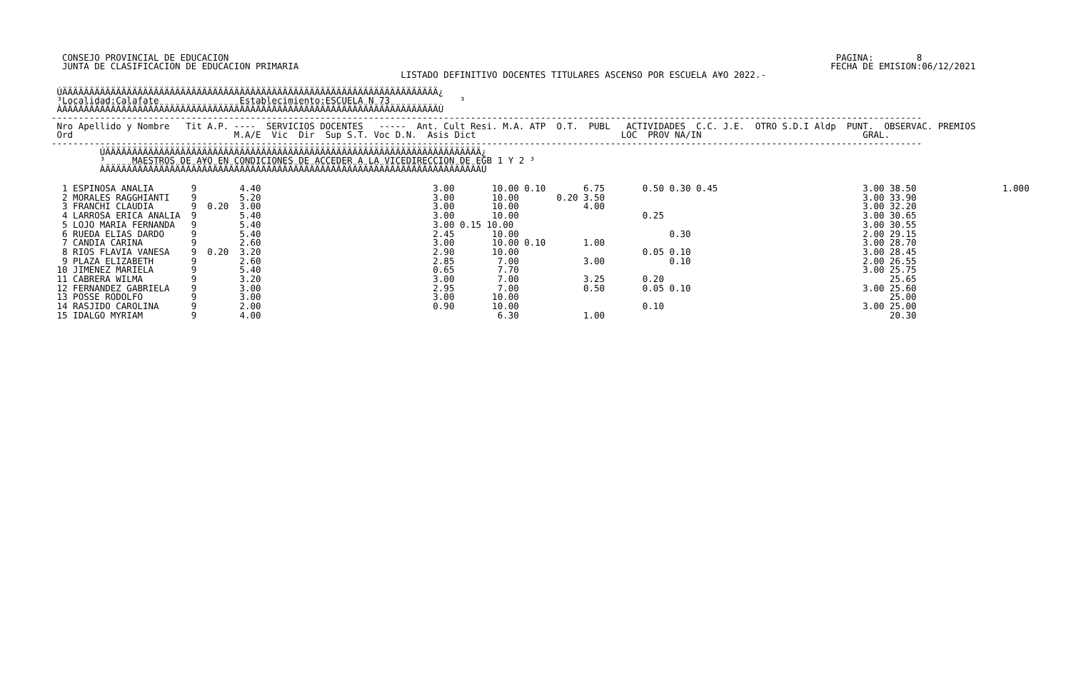CONSEJO PROVINCIAL DE EDUCACION                                                                                                                 PAGINA:        8
  JUNTA DE CLASIFICACION DE EDUCACION PRIMARIA                                                                                                   FECHA DE EMISION:06/12/2021
                                                                 LISTADO DEFINITIVO DOCENTES TITULARES ASCENSO POR ESCUELA A¥O 2022.-

 ÚÄÄÄÄÄÄÄÄÄÄÄÄÄÄÄÄÄÄÄÄÄÄÄÄÄÄÄÄÄÄÄÄÄÄÄÄÄÄÄÄÄÄÄÄÄÄÄÄÄÄÄÄÄÄÄÄÄÄÄÄÄÄÄÄÄÄÄÄÄÄ¿
 ³Localidad:Calafate               Establecimiento:ESCUELA N 73             ³
 ÀÄÄÄÄÄÄÄÄÄÄÄÄÄÄÄÄÄÄÄÄÄÄÄÄÄÄÄÄÄÄÄÄÄÄÄÄÄÄÄÄÄÄÄÄÄÄÄÄÄÄÄÄÄÄÄÄÄÄÄÄÄÄÄÄÄÄÄÄÄÄÙ
------------------------------------------------------------------------------------------------------------------------------------------------------------------
 Nro Apellido y Nombre   Tit A.P. ----  SERVICIOS DOCENTES   -----  Ant. Cult Resi. M.A. ATP  O.T.  PUBL   ACTIVIDADES  C.C. J.E.  OTRO S.D.I Aldp  PUNT.  OBSERVAC. PREMIOS
 Ord                              M.A/E  Vic  Dir  Sup S.T. Voc D.N.  Asis Dict                           LOC  PROV NA/IN                              GRAL.
------------------------------------------------------------------------------------------------------------------------------------------------------------------
         ÚÄÄÄÄÄÄÄÄÄÄÄÄÄÄÄÄÄÄÄÄÄÄÄÄÄÄÄÄÄÄÄÄÄÄÄÄÄÄÄÄÄÄÄÄÄÄÄÄÄÄÄÄÄÄÄÄÄÄÄÄÄÄÄÄÄÄÄÄÄÄ¿
         ³     MAESTROS DE A¥O EN CONDICIONES DE ACCEDER A LA VICEDIRECCION DE EGB 1 Y 2 ³
         ÀÄÄÄÄÄÄÄÄÄÄÄÄÄÄÄÄÄÄÄÄÄÄÄÄÄÄÄÄÄÄÄÄÄÄÄÄÄÄÄÄÄÄÄÄÄÄÄÄÄÄÄÄÄÄÄÄÄÄÄÄÄÄÄÄÄÄÄÄÄÄÙ
| 1 ESPINOSA ANALIA 9 4.40 3.00 10.00 0.10 6.75 0.50 0.30 0.45 3.00 38.50 1.000 |
| 2 MORALES RAGGHIANTI 9 5.20 3.00 10.00 0.20 3.50 3.00 33.90 |
| 3 FRANCHI CLAUDIA 9 0.20 3.00 3.00 10.00 4.00 3.00 32.20 |
| 4 LARROSA ERICA ANALIA 9 5.40 3.00 10.00 0.25 3.00 30.65 |
| 5 LOJO MARIA FERNANDA 9 5.40 3.00 0.15 10.00 3.00 30.55 |
| 6 RUEDA ELIAS DARDO 9 5.40 2.45 10.00 0.30 2.00 29.15 |
| 7 CANDIA CARINA 9 2.60 3.00 10.00 0.10 1.00 3.00 28.70 |
| 8 RIOS FLAVIA VANESA 9 0.20 3.20 2.90 10.00 0.05 0.10 3.00 28.45 |
| 9 PLAZA ELIZABETH 9 2.60 2.85 7.00 3.00 0.10 2.00 26.55 |
| 10 JIMENEZ MARIELA 9 5.40 0.65 7.70 3.00 25.75 |
| 11 CABRERA WILMA 9 3.20 3.00 7.00 3.25 0.20 25.65 |
| 12 FERNANDEZ GABRIELA 9 3.00 2.95 7.00 0.50 0.05 0.10 3.00 25.60 |
| 13 POSSE RODOLFO 9 3.00 3.00 10.00 25.00 |
| 14 RASJIDO CAROLINA 9 2.00 0.90 10.00 0.10 3.00 25.00 |
| 15 IDALGO MYRIAM 9 4.00 6.30 1.00 20.30 |